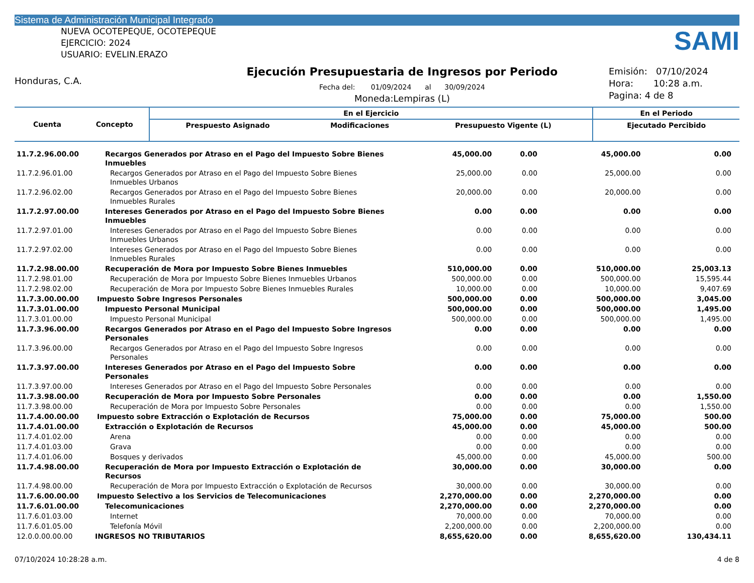Sistema de Administración Municipal Integrado
NUEVA OCOTEPEQUE, OCOTEPEQUE
EJERCICIO: 2024
USUARIO: EVELIN.ERAZO
SAMI
Honduras, C.A.
Ejecución Presupuestaria de Ingresos por Periodo
Fecha del: 01/09/2024 al 30/09/2024
Moneda:Lempiras (L)
Emisión: 07/10/2024
Hora: 10:28 a.m.
Pagina: 4 de 8
| Cuenta | Concepto | En el Ejercicio | | | En el Periodo |
| --- | --- | --- | --- | --- | --- |
| | | Prespuesto Asignado | Modificaciones | Presupuesto Vigente (L) | Ejecutado Percibido |
| 11.7.2.96.00.00 | Recargos Generados por Atraso en el Pago del Impuesto Sobre Bienes Inmuebles | 45,000.00 | 0.00 | 45,000.00 | 0.00 |
| 11.7.2.96.01.00 | Recargos Generados por Atraso en el Pago del Impuesto Sobre Bienes Inmuebles Urbanos | 25,000.00 | 0.00 | 25,000.00 | 0.00 |
| 11.7.2.96.02.00 | Recargos Generados por Atraso en el Pago del Impuesto Sobre Bienes Inmuebles Rurales | 20,000.00 | 0.00 | 20,000.00 | 0.00 |
| 11.7.2.97.00.00 | Intereses Generados por Atraso en el Pago del Impuesto Sobre Bienes Inmuebles | 0.00 | 0.00 | 0.00 | 0.00 |
| 11.7.2.97.01.00 | Intereses Generados por Atraso en el Pago del Impuesto Sobre Bienes Inmuebles Urbanos | 0.00 | 0.00 | 0.00 | 0.00 |
| 11.7.2.97.02.00 | Intereses Generados por Atraso en el Pago del Impuesto Sobre Bienes Inmuebles Rurales | 0.00 | 0.00 | 0.00 | 0.00 |
| 11.7.2.98.00.00 | Recuperación de Mora por Impuesto Sobre Bienes Inmuebles | 510,000.00 | 0.00 | 510,000.00 | 25,003.13 |
| 11.7.2.98.01.00 | Recuperación de Mora por Impuesto Sobre Bienes Inmuebles Urbanos | 500,000.00 | 0.00 | 500,000.00 | 15,595.44 |
| 11.7.2.98.02.00 | Recuperación de Mora por Impuesto Sobre Bienes Inmuebles Rurales | 10,000.00 | 0.00 | 10,000.00 | 9,407.69 |
| 11.7.3.00.00.00 | Impuesto Sobre Ingresos Personales | 500,000.00 | 0.00 | 500,000.00 | 3,045.00 |
| 11.7.3.01.00.00 | Impuesto Personal Municipal | 500,000.00 | 0.00 | 500,000.00 | 1,495.00 |
| 11.7.3.01.00.00 | Impuesto Personal Municipal | 500,000.00 | 0.00 | 500,000.00 | 1,495.00 |
| 11.7.3.96.00.00 | Recargos Generados por Atraso en el Pago del Impuesto Sobre Ingresos Personales | 0.00 | 0.00 | 0.00 | 0.00 |
| 11.7.3.96.00.00 | Recargos Generados por Atraso en el Pago del Impuesto Sobre Ingresos Personales | 0.00 | 0.00 | 0.00 | 0.00 |
| 11.7.3.97.00.00 | Intereses Generados por Atraso en el Pago del Impuesto Sobre Personales | 0.00 | 0.00 | 0.00 | 0.00 |
| 11.7.3.97.00.00 | Intereses Generados por Atraso en el Pago del Impuesto Sobre Personales | 0.00 | 0.00 | 0.00 | 0.00 |
| 11.7.3.98.00.00 | Recuperación de Mora por Impuesto Sobre Personales | 0.00 | 0.00 | 0.00 | 1,550.00 |
| 11.7.3.98.00.00 | Recuperación de Mora por Impuesto Sobre Personales | 0.00 | 0.00 | 0.00 | 1,550.00 |
| 11.7.4.00.00.00 | Impuesto sobre Extracción o Explotación de Recursos | 75,000.00 | 0.00 | 75,000.00 | 500.00 |
| 11.7.4.01.00.00 | Extracción o Explotación de Recursos | 45,000.00 | 0.00 | 45,000.00 | 500.00 |
| 11.7.4.01.02.00 | Arena | 0.00 | 0.00 | 0.00 | 0.00 |
| 11.7.4.01.03.00 | Grava | 0.00 | 0.00 | 0.00 | 0.00 |
| 11.7.4.01.06.00 | Bosques y derivados | 45,000.00 | 0.00 | 45,000.00 | 500.00 |
| 11.7.4.98.00.00 | Recuperación de Mora por Impuesto Extracción o Explotación de Recursos | 30,000.00 | 0.00 | 30,000.00 | 0.00 |
| 11.7.4.98.00.00 | Recuperación de Mora por Impuesto Extracción o Explotación de Recursos | 30,000.00 | 0.00 | 30,000.00 | 0.00 |
| 11.7.6.00.00.00 | Impuesto Selectivo a los Servicios de Telecomunicaciones | 2,270,000.00 | 0.00 | 2,270,000.00 | 0.00 |
| 11.7.6.01.00.00 | Telecomunicaciones | 2,270,000.00 | 0.00 | 2,270,000.00 | 0.00 |
| 11.7.6.01.03.00 | Internet | 70,000.00 | 0.00 | 70,000.00 | 0.00 |
| 11.7.6.01.05.00 | Telefonía Móvil | 2,200,000.00 | 0.00 | 2,200,000.00 | 0.00 |
| 12.0.0.00.00.00 | INGRESOS NO TRIBUTARIOS | 8,655,620.00 | 0.00 | 8,655,620.00 | 130,434.11 |
07/10/2024 10:28:28 a.m. 4 de 8